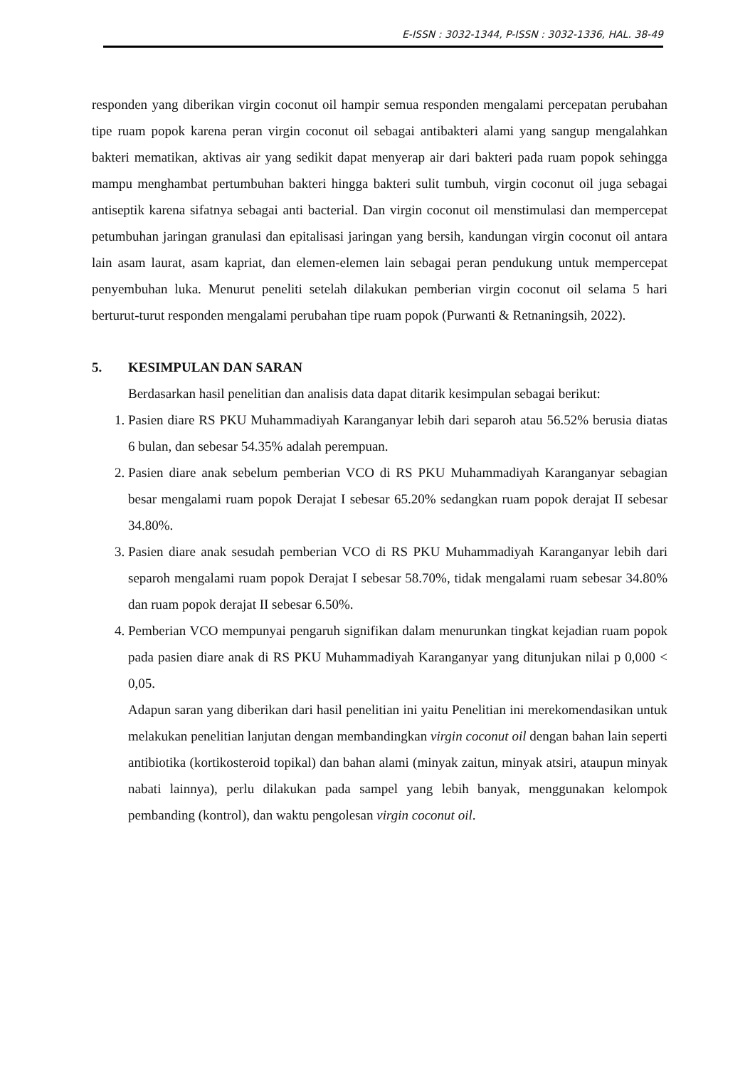E-ISSN : 3032-1344, P-ISSN : 3032-1336, HAL. 38-49
responden yang diberikan virgin coconut oil hampir semua responden mengalami percepatan perubahan tipe ruam popok karena peran virgin coconut oil sebagai antibakteri alami yang sangup mengalahkan bakteri mematikan, aktivas air yang sedikit dapat menyerap air dari bakteri pada ruam popok sehingga mampu menghambat pertumbuhan bakteri hingga bakteri sulit tumbuh, virgin coconut oil juga sebagai antiseptik karena sifatnya sebagai anti bacterial. Dan virgin coconut oil menstimulasi dan mempercepat petumbuhan jaringan granulasi dan epitalisasi jaringan yang bersih, kandungan virgin coconut oil antara lain asam laurat, asam kapriat, dan elemen-elemen lain sebagai peran pendukung untuk mempercepat penyembuhan luka. Menurut peneliti setelah dilakukan pemberian virgin coconut oil selama 5 hari berturut-turut responden mengalami perubahan tipe ruam popok (Purwanti & Retnaningsih, 2022).
5. KESIMPULAN DAN SARAN
Berdasarkan hasil penelitian dan analisis data dapat ditarik kesimpulan sebagai berikut:
1. Pasien diare RS PKU Muhammadiyah Karanganyar lebih dari separoh atau 56.52% berusia diatas 6 bulan, dan sebesar 54.35% adalah perempuan.
2. Pasien diare anak sebelum pemberian VCO di RS PKU Muhammadiyah Karanganyar sebagian besar mengalami ruam popok Derajat I sebesar 65.20% sedangkan ruam popok derajat II sebesar 34.80%.
3. Pasien diare anak sesudah pemberian VCO di RS PKU Muhammadiyah Karanganyar lebih dari separoh mengalami ruam popok Derajat I sebesar 58.70%, tidak mengalami ruam sebesar 34.80% dan ruam popok derajat II sebesar 6.50%.
4. Pemberian VCO mempunyai pengaruh signifikan dalam menurunkan tingkat kejadian ruam popok pada pasien diare anak di RS PKU Muhammadiyah Karanganyar yang ditunjukan nilai p 0,000 < 0,05.
Adapun saran yang diberikan dari hasil penelitian ini yaitu Penelitian ini merekomendasikan untuk melakukan penelitian lanjutan dengan membandingkan virgin coconut oil dengan bahan lain seperti antibiotika (kortikosteroid topikal) dan bahan alami (minyak zaitun, minyak atsiri, ataupun minyak nabati lainnya), perlu dilakukan pada sampel yang lebih banyak, menggunakan kelompok pembanding (kontrol), dan waktu pengolesan virgin coconut oil.